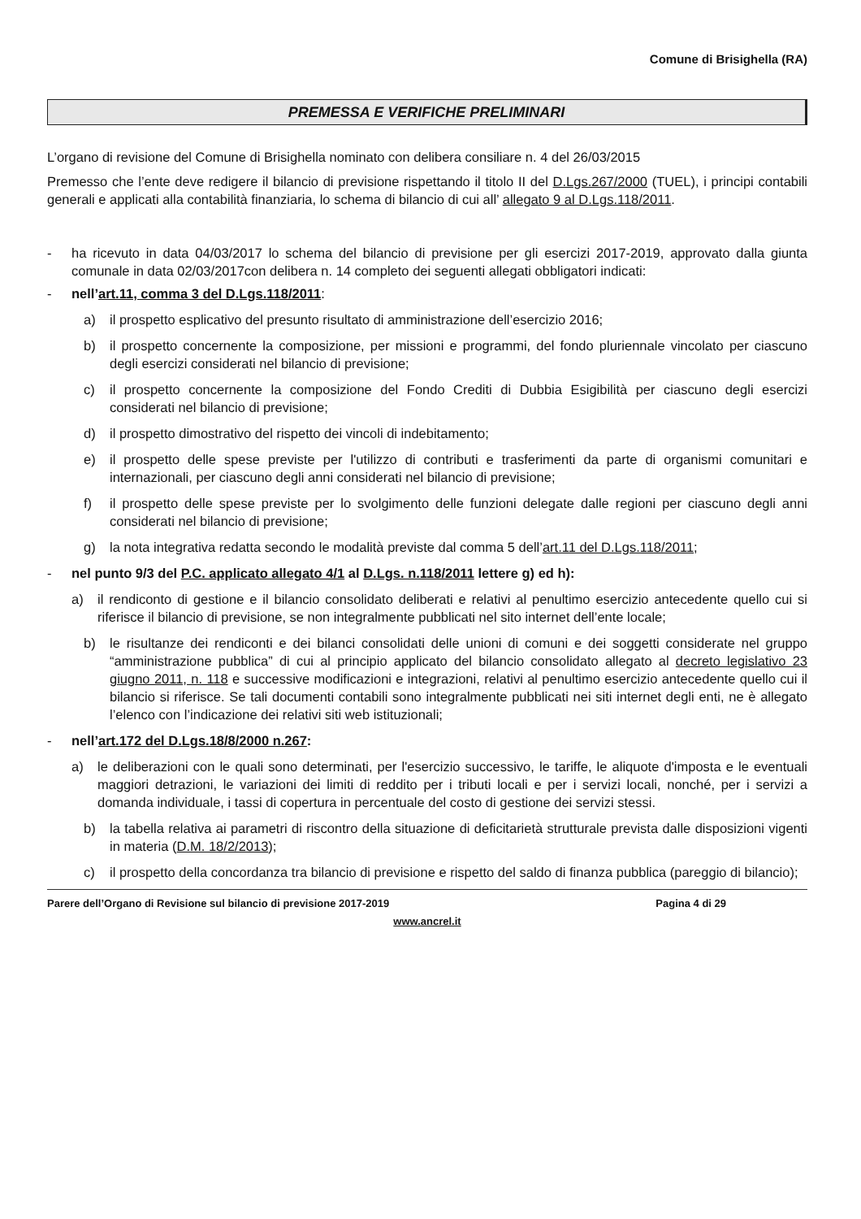Comune di Brisighella (RA)
PREMESSA E VERIFICHE PRELIMINARI
L’organo di revisione del Comune di Brisighella nominato con delibera consiliare n. 4 del 26/03/2015
Premesso che l’ente deve redigere il bilancio di previsione rispettando il titolo II del D.Lgs.267/2000 (TUEL), i principi contabili generali e applicati alla contabilità finanziaria, lo schema di bilancio di cui all’ allegato 9 al D.Lgs.118/2011.
- ha ricevuto in data 04/03/2017 lo schema del bilancio di previsione per gli esercizi 2017-2019, approvato dalla giunta comunale in data 02/03/2017con delibera n. 14 completo dei seguenti allegati obbligatori indicati:
- nell’art.11, comma 3 del D.Lgs.118/2011:
a) il prospetto esplicativo del presunto risultato di amministrazione dell’esercizio 2016;
b) il prospetto concernente la composizione, per missioni e programmi, del fondo pluriennale vincolato per ciascuno degli esercizi considerati nel bilancio di previsione;
c) il prospetto concernente la composizione del Fondo Crediti di Dubbia Esigibilità per ciascuno degli esercizi considerati nel bilancio di previsione;
d) il prospetto dimostrativo del rispetto dei vincoli di indebitamento;
e) il prospetto delle spese previste per l'utilizzo di contributi e trasferimenti da parte di organismi comunitari e internazionali, per ciascuno degli anni considerati nel bilancio di previsione;
f) il prospetto delle spese previste per lo svolgimento delle funzioni delegate dalle regioni per ciascuno degli anni considerati nel bilancio di previsione;
g) la nota integrativa redatta secondo le modalità previste dal comma 5 dell’art.11 del D.Lgs.118/2011;
- nel punto 9/3 del P.C. applicato allegato 4/1 al D.Lgs. n.118/2011 lettere g) ed h):
a) il rendiconto di gestione e il bilancio consolidato deliberati e relativi al penultimo esercizio antecedente quello cui si riferisce il bilancio di previsione, se non integralmente pubblicati nel sito internet dell’ente locale;
b) le risultanze dei rendiconti e dei bilanci consolidati delle unioni di comuni e dei soggetti considerate nel gruppo “amministrazione pubblica” di cui al principio applicato del bilancio consolidato allegato al decreto legislativo 23 giugno 2011, n. 118 e successive modificazioni e integrazioni, relativi al penultimo esercizio antecedente quello cui il bilancio si riferisce. Se tali documenti contabili sono integralmente pubblicati nei siti internet degli enti, ne è allegato l’elenco con l’indicazione dei relativi siti web istituzionali;
- nell’art.172 del D.Lgs.18/8/2000 n.267:
a) le deliberazioni con le quali sono determinati, per l'esercizio successivo, le tariffe, le aliquote d'imposta e le eventuali maggiori detrazioni, le variazioni dei limiti di reddito per i tributi locali e per i servizi locali, nonché, per i servizi a domanda individuale, i tassi di copertura in percentuale del costo di gestione dei servizi stessi.
b) la tabella relativa ai parametri di riscontro della situazione di deficitarietà strutturale prevista dalle disposizioni vigenti in materia (D.M. 18/2/2013);
c) il prospetto della concordanza tra bilancio di previsione e rispetto del saldo di finanza pubblica (pareggio di bilancio);
Parere dell’Organo di Revisione sul bilancio di previsione 2017-2019 Pagina 4 di 29
www.ancrel.it